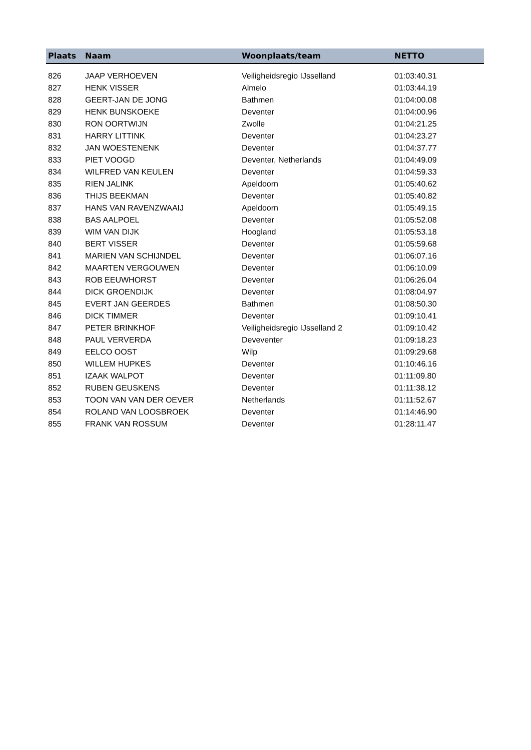| Plaats | Naam | Woonplaats/team | NETTO |
| --- | --- | --- | --- |
| 826 | JAAP VERHOEVEN | Veiligheidsregio IJsselland | 01:03:40.31 |
| 827 | HENK VISSER | Almelo | 01:03:44.19 |
| 828 | GEERT-JAN DE JONG | Bathmen | 01:04:00.08 |
| 829 | HENK BUNSKOEKE | Deventer | 01:04:00.96 |
| 830 | RON OORTWIJN | Zwolle | 01:04:21.25 |
| 831 | HARRY LITTINK | Deventer | 01:04:23.27 |
| 832 | JAN WOESTENENK | Deventer | 01:04:37.77 |
| 833 | PIET VOOGD | Deventer, Netherlands | 01:04:49.09 |
| 834 | WILFRED VAN KEULEN | Deventer | 01:04:59.33 |
| 835 | RIEN JALINK | Apeldoorn | 01:05:40.62 |
| 836 | THIJS BEEKMAN | Deventer | 01:05:40.82 |
| 837 | HANS VAN RAVENZWAAIJ | Apeldoorn | 01:05:49.15 |
| 838 | BAS AALPOEL | Deventer | 01:05:52.08 |
| 839 | WIM VAN DIJK | Hoogland | 01:05:53.18 |
| 840 | BERT VISSER | Deventer | 01:05:59.68 |
| 841 | MARIEN VAN SCHIJNDEL | Deventer | 01:06:07.16 |
| 842 | MAARTEN VERGOUWEN | Deventer | 01:06:10.09 |
| 843 | ROB EEUWHORST | Deventer | 01:06:26.04 |
| 844 | DICK GROENDIJK | Deventer | 01:08:04.97 |
| 845 | EVERT JAN GEERDES | Bathmen | 01:08:50.30 |
| 846 | DICK TIMMER | Deventer | 01:09:10.41 |
| 847 | PETER BRINKHOF | Veiligheidsregio IJsselland 2 | 01:09:10.42 |
| 848 | PAUL VERVERDA | Deveventer | 01:09:18.23 |
| 849 | EELCO OOST | Wilp | 01:09:29.68 |
| 850 | WILLEM HUPKES | Deventer | 01:10:46.16 |
| 851 | IZAAK WALPOT | Deventer | 01:11:09.80 |
| 852 | RUBEN GEUSKENS | Deventer | 01:11:38.12 |
| 853 | TOON VAN VAN DER OEVER | Netherlands | 01:11:52.67 |
| 854 | ROLAND VAN LOOSBROEK | Deventer | 01:14:46.90 |
| 855 | FRANK VAN ROSSUM | Deventer | 01:28:11.47 |